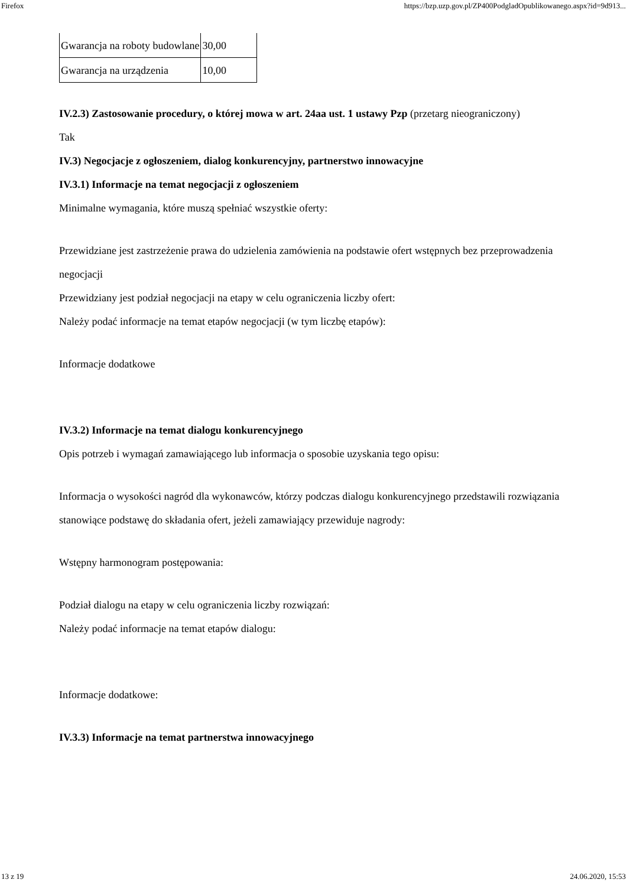Firefox https://bzp.uzp.gov.pl/ZP400PodgladOpublikowanego.aspx?id=9d913...
| Gwarancja na roboty budowlane | 30,00 |
| Gwarancja na urządzenia | 10,00 |
IV.2.3) Zastosowanie procedury, o której mowa w art. 24aa ust. 1 ustawy Pzp (przetarg nieograniczony)
Tak
IV.3) Negocjacje z ogłoszeniem, dialog konkurencyjny, partnerstwo innowacyjne
IV.3.1) Informacje na temat negocjacji z ogłoszeniem
Minimalne wymagania, które muszą spełniać wszystkie oferty:
Przewidziane jest zastrzeżenie prawa do udzielenia zamówienia na podstawie ofert wstępnych bez przeprowadzenia negocjacji
Przewidziany jest podział negocjacji na etapy w celu ograniczenia liczby ofert:
Należy podać informacje na temat etapów negocjacji (w tym liczbę etapów):
Informacje dodatkowe
IV.3.2) Informacje na temat dialogu konkurencyjnego
Opis potrzeb i wymagań zamawiającego lub informacja o sposobie uzyskania tego opisu:
Informacja o wysokości nagród dla wykonawców, którzy podczas dialogu konkurencyjnego przedstawili rozwiązania stanowiące podstawę do składania ofert, jeżeli zamawiający przewiduje nagrody:
Wstępny harmonogram postępowania:
Podział dialogu na etapy w celu ograniczenia liczby rozwiązań:
Należy podać informacje na temat etapów dialogu:
Informacje dodatkowe:
IV.3.3) Informacje na temat partnerstwa innowacyjnego
13 z 19 24.06.2020, 15:53